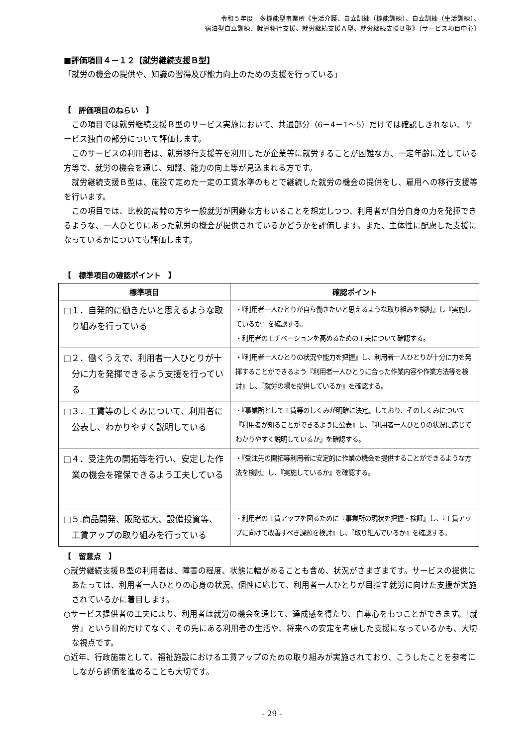令和５年度　多機能型事業所《生活介護、自立訓練（機能訓練）、自立訓練（生活訓練）、
宿泊型自立訓練、就労移行支援、就労継続支援Ａ型、就労継続支援Ｂ型》〔サービス項目中心〕
■評価項目４－１２【就労継続支援Ｂ型】
「就労の機会の提供や、知識の習得及び能力向上のための支援を行っている」
【　評価項目のねらい　】
この項目では就労継続支援Ｂ型のサービス実施において、共通部分（6－4－1～5）だけでは確認しきれない、サービス独自の部分について評価します。
このサービスの利用者は、就労移行支援等を利用したが企業等に就労することが困難な方、一定年齢に達している方等で、就労の機会を通じ、知識、能力の向上等が見込まれる方です。
就労継続支援Ｂ型は、施設で定めた一定の工賃水準のもとで継続した就労の機会の提供をし、雇用への移行支援等を行います。
この項目では、比較的高齢の方や一般就労が困難な方もいることを想定しつつ、利用者が自分自身の力を発揮できるような、一人ひとりにあった就労の機会が提供されているかどうかを評価します。また、主体性に配慮した支援になっているかについても評価します。
【　標準項目の確認ポイント　】
| 標準項目 | 確認ポイント |
| --- | --- |
| □１．自発的に働きたいと思えるような取り組みを行っている | ・『利用者一人ひとりが自ら働きたいと思えるような取り組みを検討』し『実施しているか』を確認する。 ・利用者のモチベーションを高めるための工夫について確認する。 |
| □２．働くうえで、利用者一人ひとりが十分に力を発揮できるよう支援を行っている | ・『利用者一人ひとりの状況や能力を把握』し、利用者一人ひとりが十分に力を発揮することができるよう『利用者一人ひとりに合った作業内容や作業方法等を検討』し、『就労の場を提供しているか』を確認する。 |
| □３．工賃等のしくみについて、利用者に公表し、わかりやすく説明している | ・『事業所として工賃等のしくみが明確に決定』しており、そのしくみについて『利用者が知ることができるように公表』し、『利用者一人ひとりの状況に応じてわかりやすく説明しているか』を確認する。 |
| □４．受注先の開拓等を行い、安定した作業の機会を確保できるよう工夫している | ・『受注先の開拓等利用者に安定的に作業の機会を提供することができるような方法を検討』し、『実施しているか』を確認する。 |
| □５.商品開発、販路拡大、設備投資等、工賃アップの取り組みを行っている | ・利用者の工賃アップを図るために『事業所の現状を把握・検証』し、『工賃アップに向けて改善すべき課題を検討』し、『取り組んでいるか』を確認する。 |
【　留意点　】
○就労継続支援Ｂ型の利用者は、障害の程度、状態に幅があることも含め、状況がさまざまです。サービスの提供にあたっては、利用者一人ひとりの心身の状況、個性に応じて、利用者一人ひとりが目指す就労に向けた支援が実施されているかに着目します。
○サービス提供者の工夫により、利用者は就労の機会を通じて、達成感を得たり、自尊心をもつことができます。「就労」という目的だけでなく、その先にある利用者の生活や、将来への安定を考慮した支援になっているかも、大切な視点です。
○近年、行政施策として、福祉施設における工賃アップのための取り組みが実施されており、こうしたことを参考にしながら評価を進めることも大切です。
- 29 -